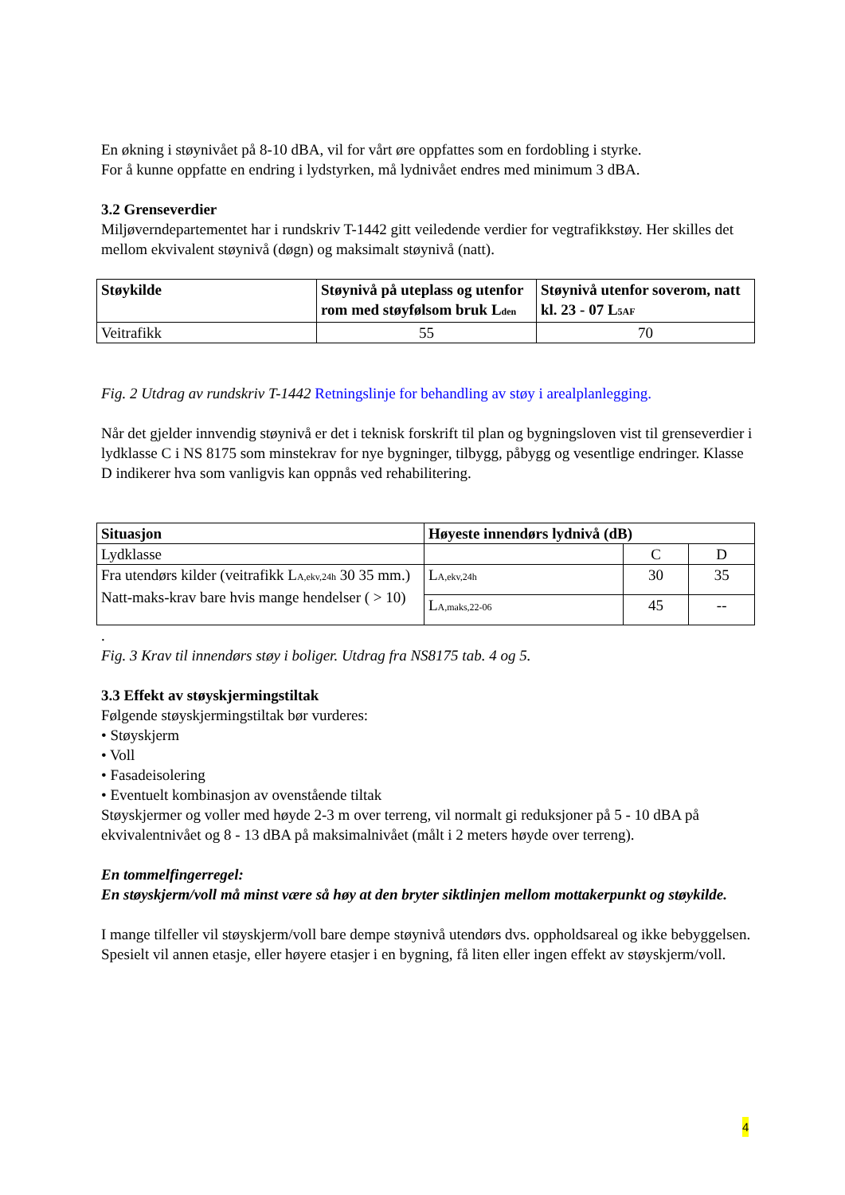En økning i støynivået på 8-10 dBA, vil for vårt øre oppfattes som en fordobling i styrke.
For å kunne oppfatte en endring i lydstyrken, må lydnivået endres med minimum 3 dBA.
3.2 Grenseverdier
Miljøverndepartementet har i rundskriv T-1442 gitt veiledende verdier for vegtrafikkstøy. Her skilles det mellom ekvivalent støynivå (døgn) og maksimalt støynivå (natt).
| Støykilde | Støynivå på uteplass og utenfor rom med støyfølsom bruk L<sub>den</sub> | Støynivå utenfor soverom, natt kl. 23 - 07 L<sub>5AF</sub> |
| --- | --- | --- |
| Veitrafikk | 55 | 70 |
Fig. 2 Utdrag av rundskriv T-1442 Retningslinje for behandling av støy i arealplanlegging.
Når det gjelder innvendig støynivå er det i teknisk forskrift til plan og bygningsloven vist til grenseverdier i lydklasse C i NS 8175 som minstekrav for nye bygninger, tilbygg, påbygg og vesentlige endringer. Klasse D indikerer hva som vanligvis kan oppnås ved rehabilitering.
| Situasjon | Høyeste innendørs lydnivå (dB) | | |
| --- | --- | --- | --- |
| Lydklasse | | C | D |
| Fra utendørs kilder (veitrafikk L<sub>A,ekv,24h</sub> 30 35 mm.) Natt-maks-krav bare hvis mange hendelser ( > 10) | L<sub>A,ekv,24h</sub> | 30 | 35 |
| | L<sub>A,maks,22-06</sub> | 45 | -- |
.
Fig. 3 Krav til innendørs støy i boliger. Utdrag fra NS8175 tab. 4 og 5.
3.3 Effekt av støyskjermingstiltak
Følgende støyskjermingstiltak bør vurderes:
• Støyskjerm
• Voll
• Fasadeisolering
• Eventuelt kombinasjon av ovenstående tiltak
Støyskjermer og voller med høyde 2-3 m over terreng, vil normalt gi reduksjoner på 5 - 10 dBA på ekvivalentnivået og 8 - 13 dBA på maksimalnivået (målt i 2 meters høyde over terreng).
En tommelfingerregel:
En støyskjerm/voll må minst være så høy at den bryter siktlinjen mellom mottakerpunkt og støykilde.
I mange tilfeller vil støyskjerm/voll bare dempe støynivå utendørs dvs. oppholdsareal og ikke bebyggelsen. Spesielt vil annen etasje, eller høyere etasjer i en bygning, få liten eller ingen effekt av støyskjerm/voll.
4